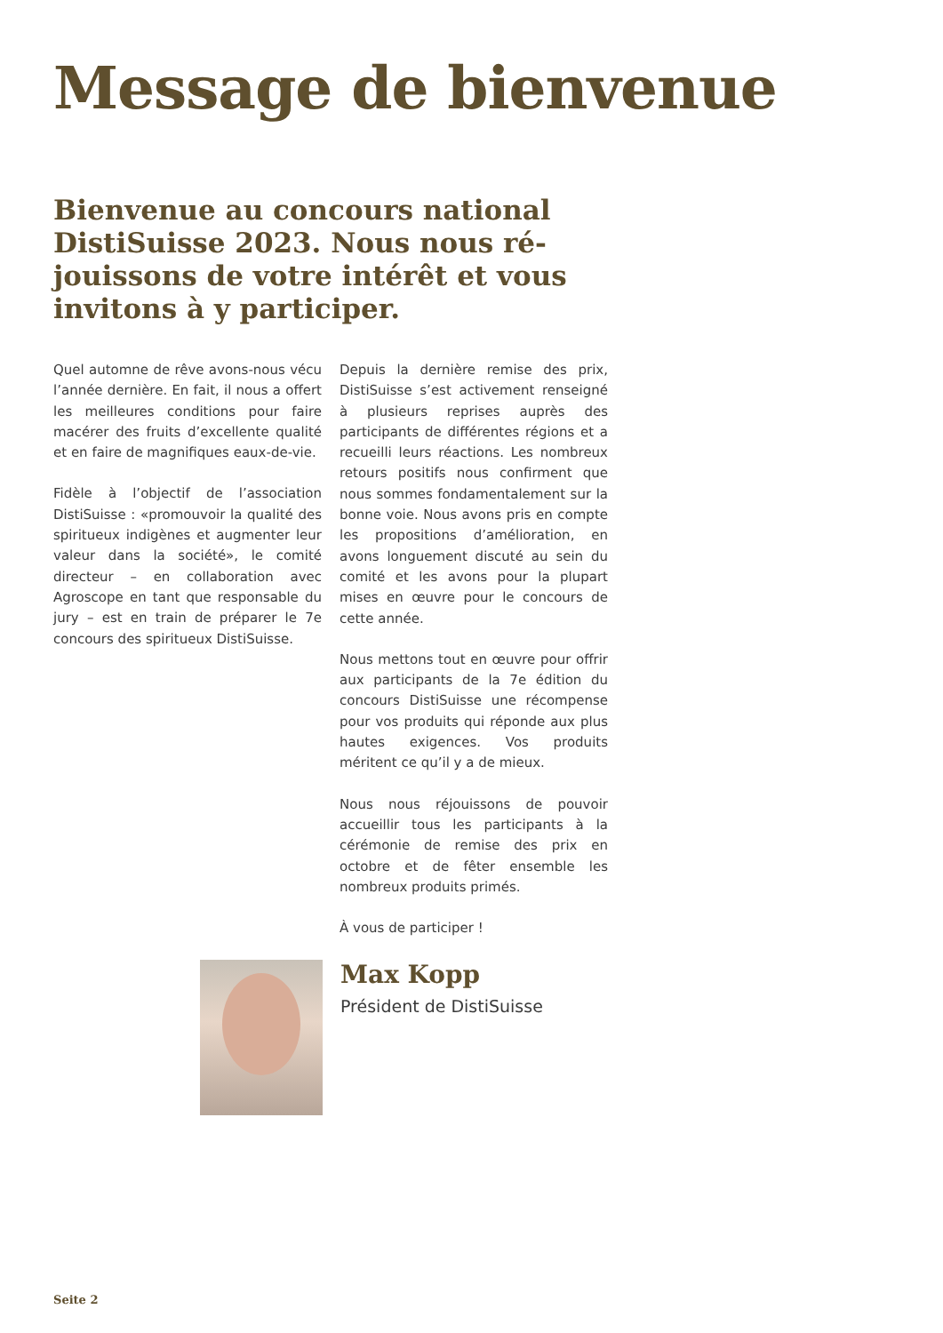Message de bienvenue
Bienvenue au concours national DistiSuisse 2023. Nous nous ré­jouissons de votre intérêt et vous invitons à y participer.
Quel automne de rêve avons-nous vécu l’année dernière. En fait, il nous a offert les meilleures conditions pour faire macérer des fruits d’excellente qualité et en faire de magnifiques eaux-de-vie.
Fidèle à l’objectif de l’association DistiSuisse : «promouvoir la qualité des spiritueux indigènes et augmenter leur valeur dans la société», le comité directeur – en collaboration avec Agroscope en tant que responsable du jury – est en train de préparer le 7e concours des spiritueux DistiSuisse.
Depuis la dernière remise des prix, DistiSuisse s’est activement renseigné à plusieurs reprises auprès des participants de différentes régions et a recueilli leurs réactions. Les nombreux retours positifs nous confirment que nous sommes fondamentalement sur la bonne voie. Nous avons pris en compte les propositions d’amélioration, en avons longuement discuté au sein du comité et les avons pour la plupart mises en œuvre pour le concours de cette année.
Nous mettons tout en œuvre pour offrir aux participants de la 7e édition du concours DistiSuisse une récompense pour vos produits qui réponde aux plus hautes exigences. Vos produits méritent ce qu’il y a de mieux.
Nous nous réjouissons de pouvoir accueillir tous les participants à la cérémonie de remise des prix en octobre et de fêter ensemble les nombreux produits primés.
À vous de participer !
Max Kopp
Président de DistiSuisse
Seite 2